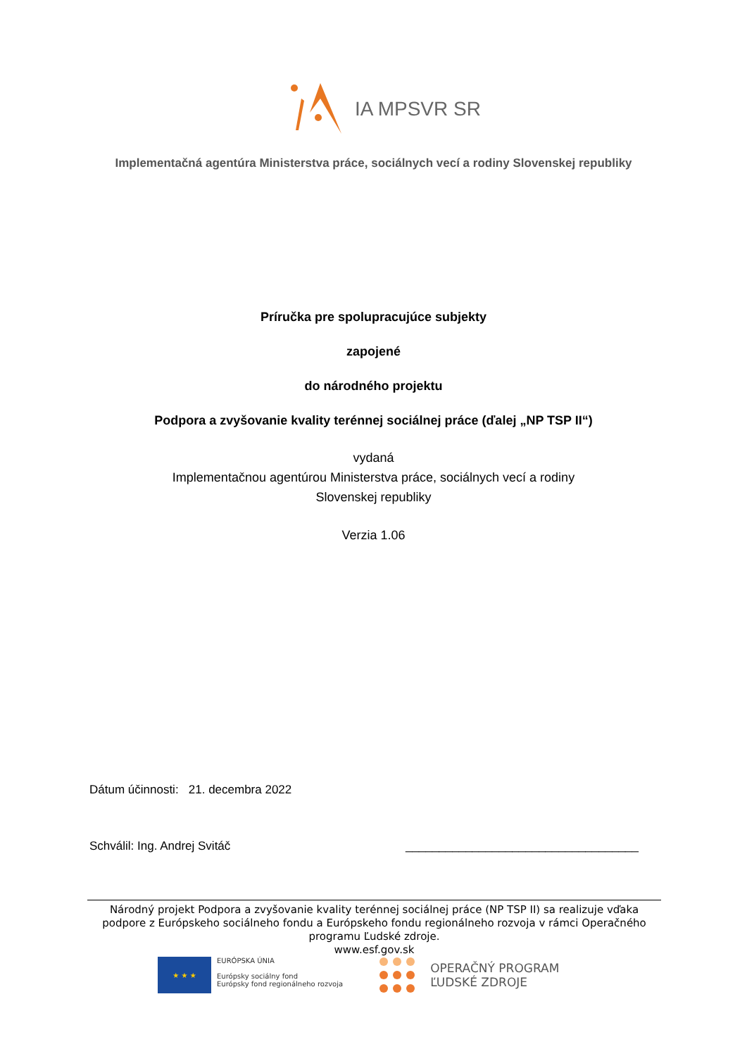IA MPSVR SR
Implementačná agentúra Ministerstva práce, sociálnych vecí a rodiny Slovenskej republiky
Príručka pre spolupracujúce subjekty
zapojené
do národného projektu
Podpora a zvyšovanie kvality terénnej sociálnej práce (ďalej „NP TSP II“)
vydaná
Implementačnou agentúrou Ministerstva práce, sociálnych vecí a rodiny
Slovenskej republiky
Verzia 1.06
Dátum účinnosti: 21. decembra 2022
Schválil: Ing. Andrej Svitáč ___________________________________
Národný projekt Podpora a zvyšovanie kvality terénnej sociálnej práce (NP TSP II) sa realizuje vďaka podpore z Európskeho sociálneho fondu a Európskeho fondu regionálneho rozvoja v rámci Operačného programu Ľudské zdroje.
www.esf.gov.sk
★ ★ ★
EURÓPSKA ÚNIA
Európsky sociálny fond
Európsky fond regionálneho rozvoja
OPERAČNÝ PROGRAM
ĽUDSKÉ ZDROJE